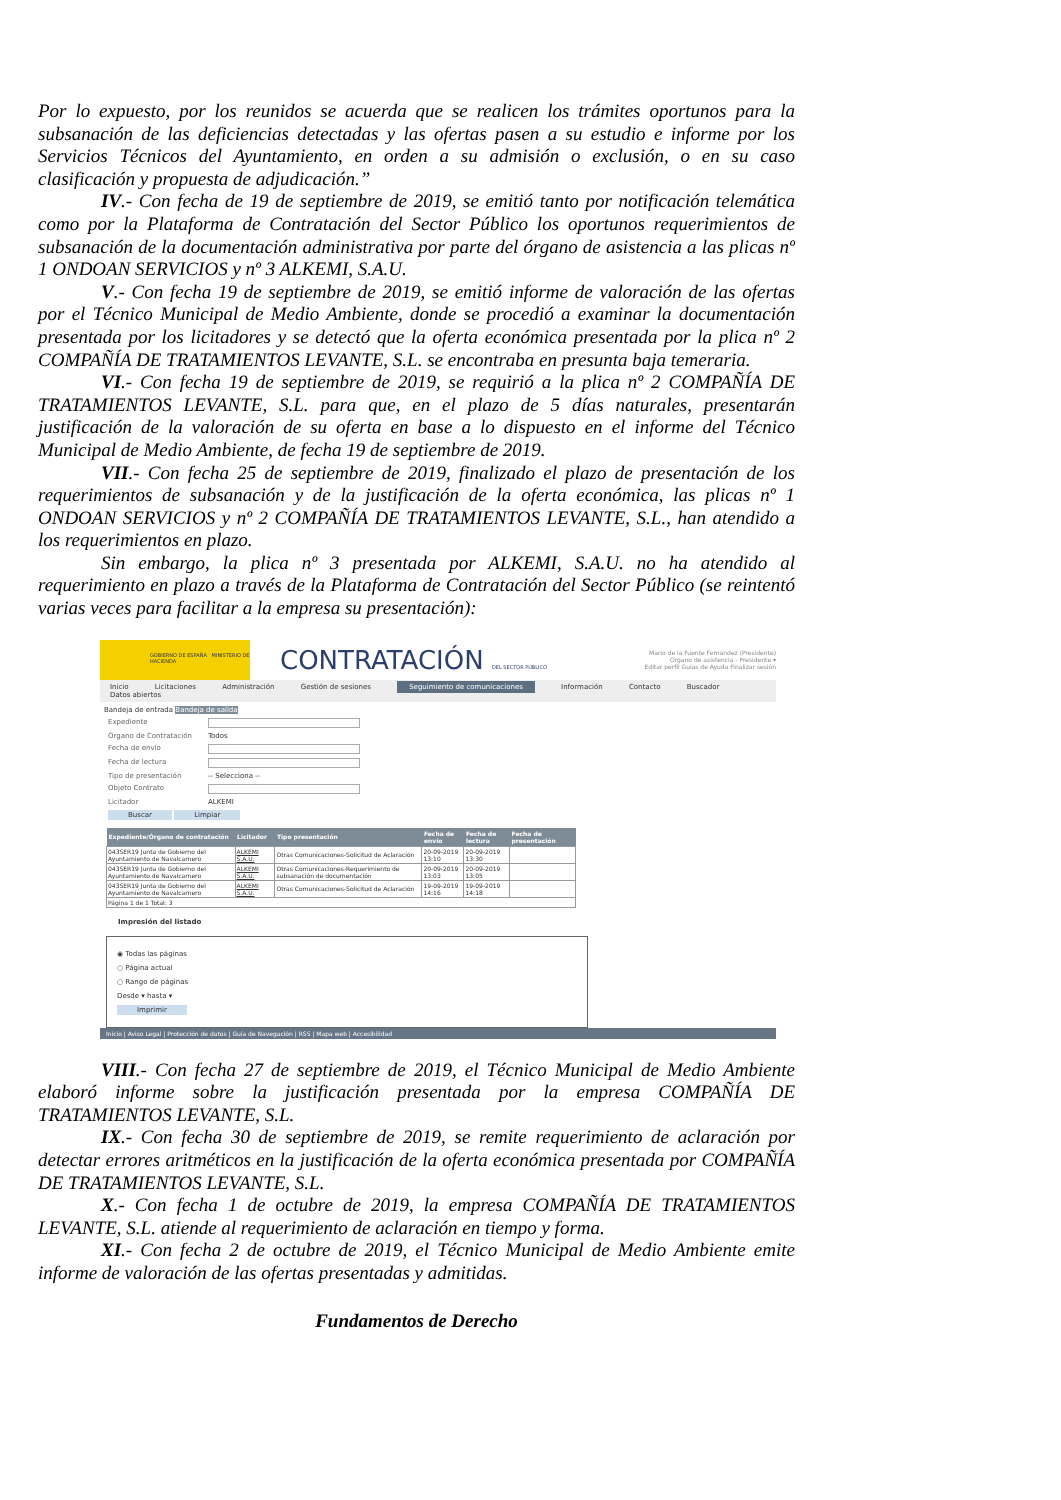Por lo expuesto, por los reunidos se acuerda que se realicen los trámites oportunos para la subsanación de las deficiencias detectadas y las ofertas pasen a su estudio e informe por los Servicios Técnicos del Ayuntamiento, en orden a su admisión o exclusión, o en su caso clasificación y propuesta de adjudicación.”
IV.- Con fecha de 19 de septiembre de 2019, se emitió tanto por notificación telemática como por la Plataforma de Contratación del Sector Público los oportunos requerimientos de subsanación de la documentación administrativa por parte del órgano de asistencia a las plicas nº 1 ONDOAN SERVICIOS y nº 3 ALKEMI, S.A.U.
V.- Con fecha 19 de septiembre de 2019, se emitió informe de valoración de las ofertas por el Técnico Municipal de Medio Ambiente, donde se procedió a examinar la documentación presentada por los licitadores y se detectó que la oferta económica presentada por la plica nº 2 COMPAÑÍA DE TRATAMIENTOS LEVANTE, S.L. se encontraba en presunta baja temeraria.
VI.- Con fecha 19 de septiembre de 2019, se requirió a la plica nº 2 COMPAÑÍA DE TRATAMIENTOS LEVANTE, S.L. para que, en el plazo de 5 días naturales, presentarán justificación de la valoración de su oferta en base a lo dispuesto en el informe del Técnico Municipal de Medio Ambiente, de fecha 19 de septiembre de 2019.
VII.- Con fecha 25 de septiembre de 2019, finalizado el plazo de presentación de los requerimientos de subsanación y de la justificación de la oferta económica, las plicas nº 1 ONDOAN SERVICIOS y nº 2 COMPAÑÍA DE TRATAMIENTOS LEVANTE, S.L., han atendido a los requerimientos en plazo.
Sin embargo, la plica nº 3 presentada por ALKEMI, S.A.U. no ha atendido al requerimiento en plazo a través de la Plataforma de Contratación del Sector Público (se reintentó varias veces para facilitar a la empresa su presentación):
GOBIERNO DE ESPAÑA MINISTERIO DE HACIENDA
CONTRATACIÓN DEL SECTOR PÚBLICO
Mario de la Fuente Fernández (Presidente)
Organo de asistencia - Presidente ▾
Editar perfil Guías de Ayuda Finalizar sesión
Inicio Licitaciones Administración Gestión de sesiones Seguimiento de comunicaciones Información Contacto Buscador
Datos abiertos
Bandeja de entrada Bandeja de salida
Expediente
Órgano de Contratación Todos
Fecha de envío
Fecha de lectura
Tipo de presentación -- Selecciona --
Objeto Contrato
Licitador ALKEMI
Buscar Limpiar
| Expediente/Órgano de contratación | Licitador | Tipo presentación | Fecha de envío | Fecha de lectura | Fecha de presentación |
| --- | --- | --- | --- | --- | --- |
| 043SER19 Junta de Gobierno del Ayuntamiento de Navalcarnero | ALKEMI S.A.U. | Otras Comunicaciones-Solicitud de Aclaración | 20-09-2019 13:10 | 20-09-2019 13:30 | |
| 043SER19 Junta de Gobierno del Ayuntamiento de Navalcarnero | ALKEMI S.A.U. | Otras Comunicaciones-Requerimiento de subsanación de documentación | 20-09-2019 13:03 | 20-09-2019 13:05 | |
| 043SER19 Junta de Gobierno del Ayuntamiento de Navalcarnero | ALKEMI S.A.U. | Otras Comunicaciones-Solicitud de Aclaración | 19-09-2019 14:16 | 19-09-2019 14:18 | |
| Página 1 de 1 Total: 3 | | | | | |
Impresión del listado
◉ Todas las páginas
○ Página actual
○ Rango de páginas
Desde ▾ hasta ▾
Imprimir
Inicio | Aviso Legal | Protección de datos | Guía de Navegación | RSS | Mapa web | Accesibilidad
VIII.- Con fecha 27 de septiembre de 2019, el Técnico Municipal de Medio Ambiente elaboró informe sobre la justificación presentada por la empresa COMPAÑÍA DE TRATAMIENTOS LEVANTE, S.L.
IX.- Con fecha 30 de septiembre de 2019, se remite requerimiento de aclaración por detectar errores aritméticos en la justificación de la oferta económica presentada por COMPAÑÍA DE TRATAMIENTOS LEVANTE, S.L.
X.- Con fecha 1 de octubre de 2019, la empresa COMPAÑÍA DE TRATAMIENTOS LEVANTE, S.L. atiende al requerimiento de aclaración en tiempo y forma.
XI.- Con fecha 2 de octubre de 2019, el Técnico Municipal de Medio Ambiente emite informe de valoración de las ofertas presentadas y admitidas.
Fundamentos de Derecho